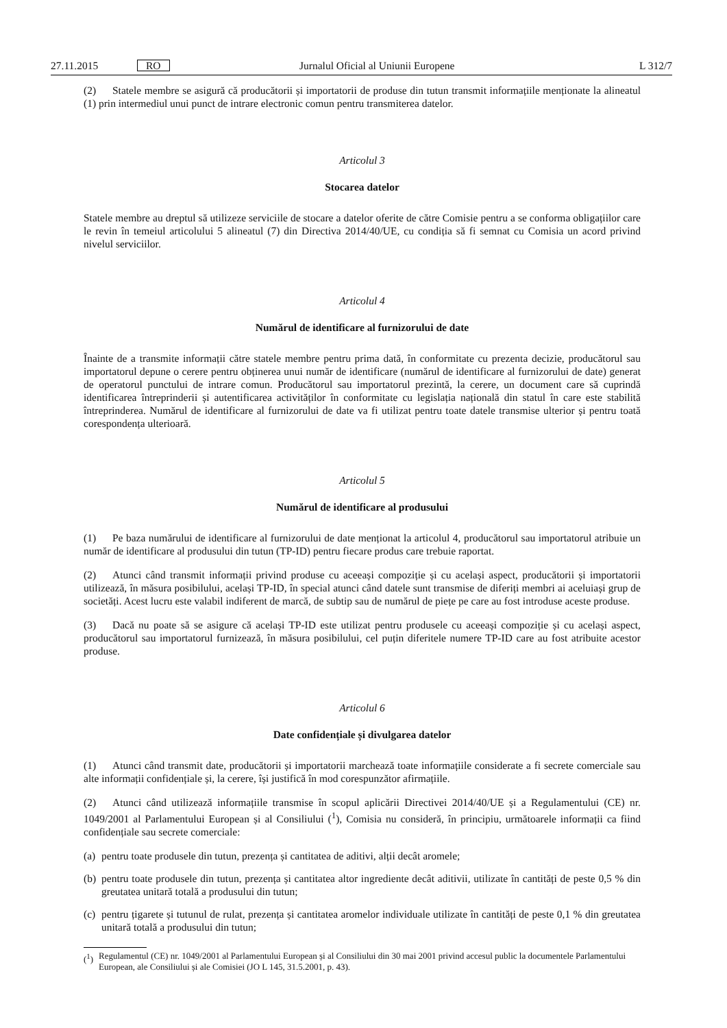27.11.2015 RO Jurnalul Oficial al Uniunii Europene L 312/7
(2) Statele membre se asigură că producătorii și importatorii de produse din tutun transmit informațiile menționate la alineatul (1) prin intermediul unui punct de intrare electronic comun pentru transmiterea datelor.
Articolul 3
Stocarea datelor
Statele membre au dreptul să utilizeze serviciile de stocare a datelor oferite de către Comisie pentru a se conforma obligațiilor care le revin în temeiul articolului 5 alineatul (7) din Directiva 2014/40/UE, cu condiția să fi semnat cu Comisia un acord privind nivelul serviciilor.
Articolul 4
Numărul de identificare al furnizorului de date
Înainte de a transmite informații către statele membre pentru prima dată, în conformitate cu prezenta decizie, producătorul sau importatorul depune o cerere pentru obținerea unui număr de identificare (numărul de identificare al furnizorului de date) generat de operatorul punctului de intrare comun. Producătorul sau importatorul prezintă, la cerere, un document care să cuprindă identificarea întreprinderii și autentificarea activităților în conformitate cu legislația națională din statul în care este stabilită întreprinderea. Numărul de identificare al furnizorului de date va fi utilizat pentru toate datele transmise ulterior și pentru toată corespondența ulterioară.
Articolul 5
Numărul de identificare al produsului
(1) Pe baza numărului de identificare al furnizorului de date menționat la articolul 4, producătorul sau importatorul atribuie un număr de identificare al produsului din tutun (TP-ID) pentru fiecare produs care trebuie raportat.
(2) Atunci când transmit informații privind produse cu aceeași compoziție și cu același aspect, producătorii și importatorii utilizează, în măsura posibilului, același TP-ID, în special atunci când datele sunt transmise de diferiți membri ai aceluiași grup de societăți. Acest lucru este valabil indiferent de marcă, de subtip sau de numărul de piețe pe care au fost introduse aceste produse.
(3) Dacă nu poate să se asigure că același TP-ID este utilizat pentru produsele cu aceeași compoziție și cu același aspect, producătorul sau importatorul furnizează, în măsura posibilului, cel puțin diferitele numere TP-ID care au fost atribuite acestor produse.
Articolul 6
Date confidențiale și divulgarea datelor
(1) Atunci când transmit date, producătorii și importatorii marchează toate informațiile considerate a fi secrete comerciale sau alte informații confidențiale și, la cerere, își justifică în mod corespunzător afirmațiile.
(2) Atunci când utilizează informațiile transmise în scopul aplicării Directivei 2014/40/UE și a Regulamentului (CE) nr. 1049/2001 al Parlamentului European și al Consiliului (<sup>1</sup>), Comisia nu consideră, în principiu, următoarele informații ca fiind confidențiale sau secrete comerciale:
(a) pentru toate produsele din tutun, prezența și cantitatea de aditivi, alții decât aromele;
(b) pentru toate produsele din tutun, prezența și cantitatea altor ingrediente decât aditivii, utilizate în cantități de peste 0,5 % din greutatea unitară totală a produsului din tutun;
(c) pentru țigarete și tutunul de rulat, prezența și cantitatea aromelor individuale utilizate în cantități de peste 0,1 % din greutatea unitară totală a produsului din tutun;
(<sup>1</sup>) Regulamentul (CE) nr. 1049/2001 al Parlamentului European și al Consiliului din 30 mai 2001 privind accesul public la documentele Parlamentului European, ale Consiliului și ale Comisiei (JO L 145, 31.5.2001, p. 43).